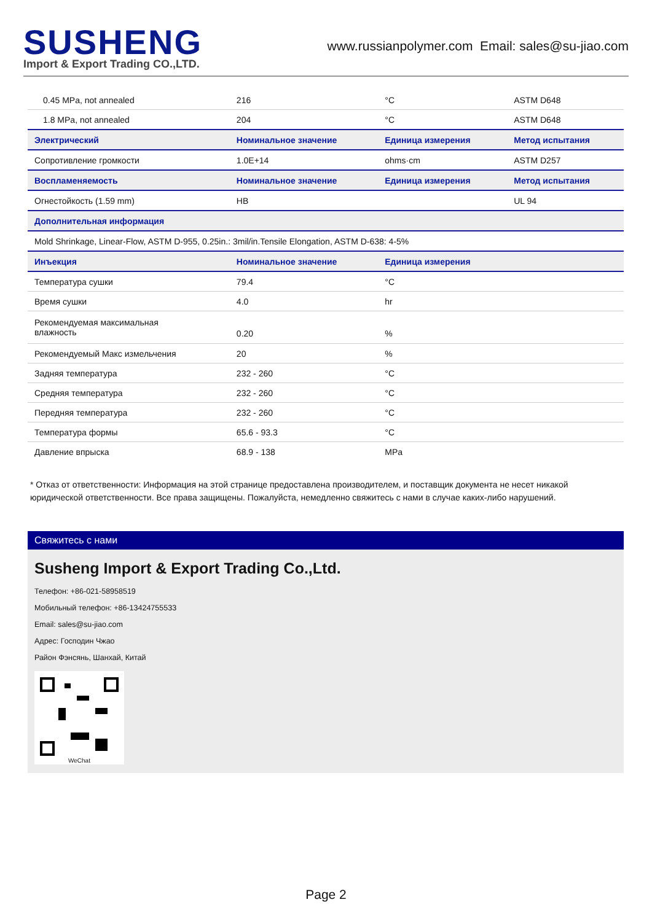SUSHENG
Import & Export Trading CO.,LTD.
www.russianpolymer.com Email: sales@su-jiao.com
| 0.45 MPa, not annealed | 216 | °C | ASTM D648 |
| 1.8 MPa, not annealed | 204 | °C | ASTM D648 |
| Электрический | Номинальное значение | Единица измерения | Метод испытания |
| Сопротивление громкости | 1.0E+14 | ohms·cm | ASTM D257 |
| Воспламеняемость | Номинальное значение | Единица измерения | Метод испытания |
| Огнестойкость (1.59 mm) | HB | | UL 94 |
| Дополнительная информация | | | |
| Mold Shrinkage, Linear-Flow, ASTM D-955, 0.25in.: 3mil/in.Tensile Elongation, ASTM D-638: 4-5% | | | |
| Инъекция | Номинальное значение | Единица измерения | |
| Температура сушки | 79.4 | °C | |
| Время сушки | 4.0 | hr | |
| Рекомендуемая максимальная влажность | 0.20 | % | |
| Рекомендуемый Макс измельчения | 20 | % | |
| Задняя температура | 232 - 260 | °C | |
| Средняя температура | 232 - 260 | °C | |
| Передняя температура | 232 - 260 | °C | |
| Температура формы | 65.6 - 93.3 | °C | |
| Давление впрыска | 68.9 - 138 | MPa | |
* Отказ от ответственности: Информация на этой странице предоставлена производителем, и поставщик документа не несет никакой юридической ответственности. Все права защищены. Пожалуйста, немедленно свяжитесь с нами в случае каких-либо нарушений.
Свяжитесь с нами
Susheng Import & Export Trading Co.,Ltd.
Телефон: +86-021-58958519
Мобильный телефон: +86-13424755533
Email: sales@su-jiao.com
Адрес: Господин Чжао
Район Фэнсянь, Шанхай, Китай
WeChat
Page 2